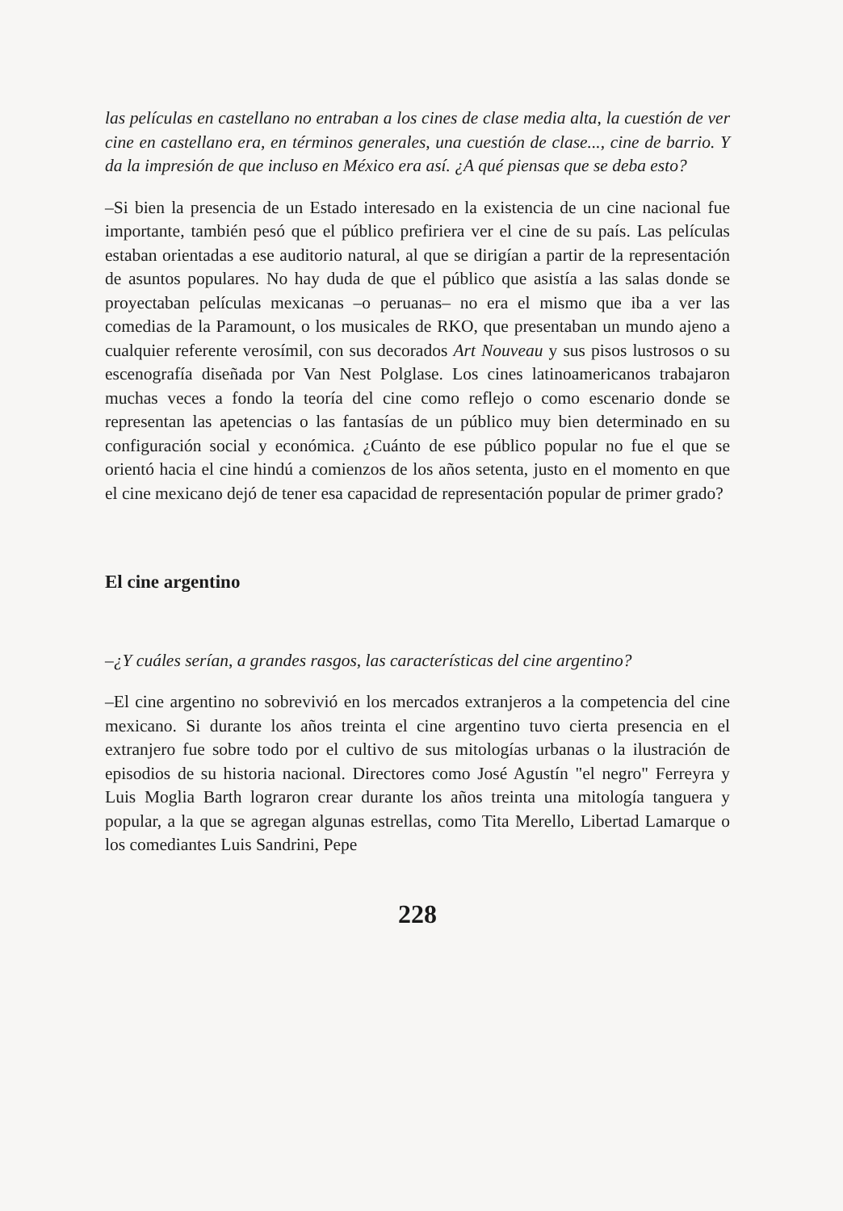las películas en castellano no entraban a los cines de clase media alta, la cuestión de ver cine en castellano era, en términos generales, una cuestión de clase..., cine de barrio. Y da la impresión de que incluso en México era así. ¿A qué piensas que se deba esto?
–Si bien la presencia de un Estado interesado en la existencia de un cine nacional fue importante, también pesó que el público prefiriera ver el cine de su país. Las películas estaban orientadas a ese auditorio natural, al que se dirigían a partir de la representación de asuntos populares. No hay duda de que el público que asistía a las salas donde se proyectaban películas mexicanas –o peruanas– no era el mismo que iba a ver las comedias de la Paramount, o los musicales de RKO, que presentaban un mundo ajeno a cualquier referente verosímil, con sus decorados Art Nouveau y sus pisos lustrosos o su escenografía diseñada por Van Nest Polglase. Los cines latinoamericanos trabajaron muchas veces a fondo la teoría del cine como reflejo o como escenario donde se representan las apetencias o las fantasías de un público muy bien determinado en su configuración social y económica. ¿Cuánto de ese público popular no fue el que se orientó hacia el cine hindú a comienzos de los años setenta, justo en el momento en que el cine mexicano dejó de tener esa capacidad de representación popular de primer grado?
El cine argentino
–¿Y cuáles serían, a grandes rasgos, las características del cine argentino?
–El cine argentino no sobrevivió en los mercados extranjeros a la competencia del cine mexicano. Si durante los años treinta el cine argentino tuvo cierta presencia en el extranjero fue sobre todo por el cultivo de sus mitologías urbanas o la ilustración de episodios de su historia nacional. Directores como José Agustín "el negro" Ferreyra y Luis Moglia Barth lograron crear durante los años treinta una mitología tanguera y popular, a la que se agregan algunas estrellas, como Tita Merello, Libertad Lamarque o los comediantes Luis Sandrini, Pepe
228